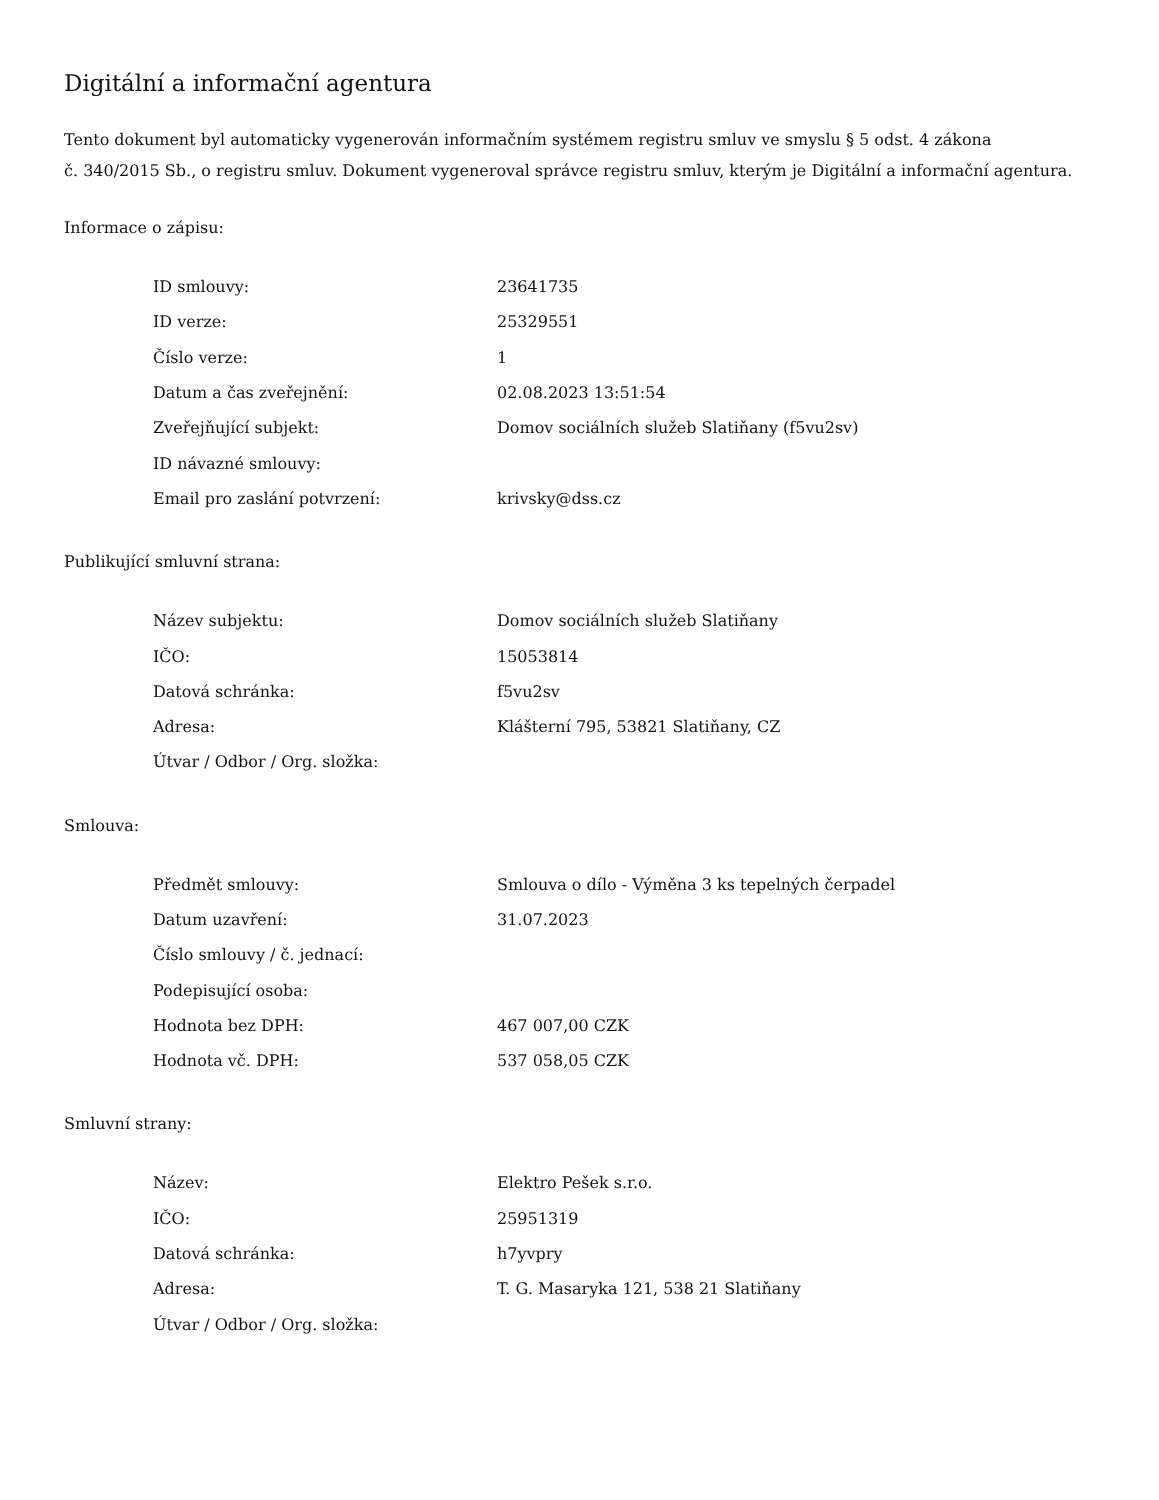Digitální a informační agentura
Tento dokument byl automaticky vygenerován informačním systémem registru smluv ve smyslu § 5 odst. 4 zákona
č. 340/2015 Sb., o registru smluv. Dokument vygeneroval správce registru smluv, kterým je Digitální a informační agentura.
Informace o zápisu:
| ID smlouvy: | 23641735 |
| ID verze: | 25329551 |
| Číslo verze: | 1 |
| Datum a čas zveřejnění: | 02.08.2023 13:51:54 |
| Zveřejňující subjekt: | Domov sociálních služeb Slatiňany (f5vu2sv) |
| ID návazné smlouvy: | |
| Email pro zaslání potvrzení: | krivsky@dss.cz |
Publikující smluvní strana:
| Název subjektu: | Domov sociálních služeb Slatiňany |
| IČO: | 15053814 |
| Datová schránka: | f5vu2sv |
| Adresa: | Klášterní 795, 53821 Slatiňany, CZ |
| Útvar / Odbor / Org. složka: | |
Smlouva:
| Předmět smlouvy: | Smlouva o dílo - Výměna 3 ks tepelných čerpadel |
| Datum uzavření: | 31.07.2023 |
| Číslo smlouvy / č. jednací: | |
| Podepisující osoba: | |
| Hodnota bez DPH: | 467 007,00 CZK |
| Hodnota vč. DPH: | 537 058,05 CZK |
Smluvní strany:
| Název: | Elektro Pešek s.r.o. |
| IČO: | 25951319 |
| Datová schránka: | h7yvpry |
| Adresa: | T. G. Masaryka 121, 538 21 Slatiňany |
| Útvar / Odbor / Org. složka: | |